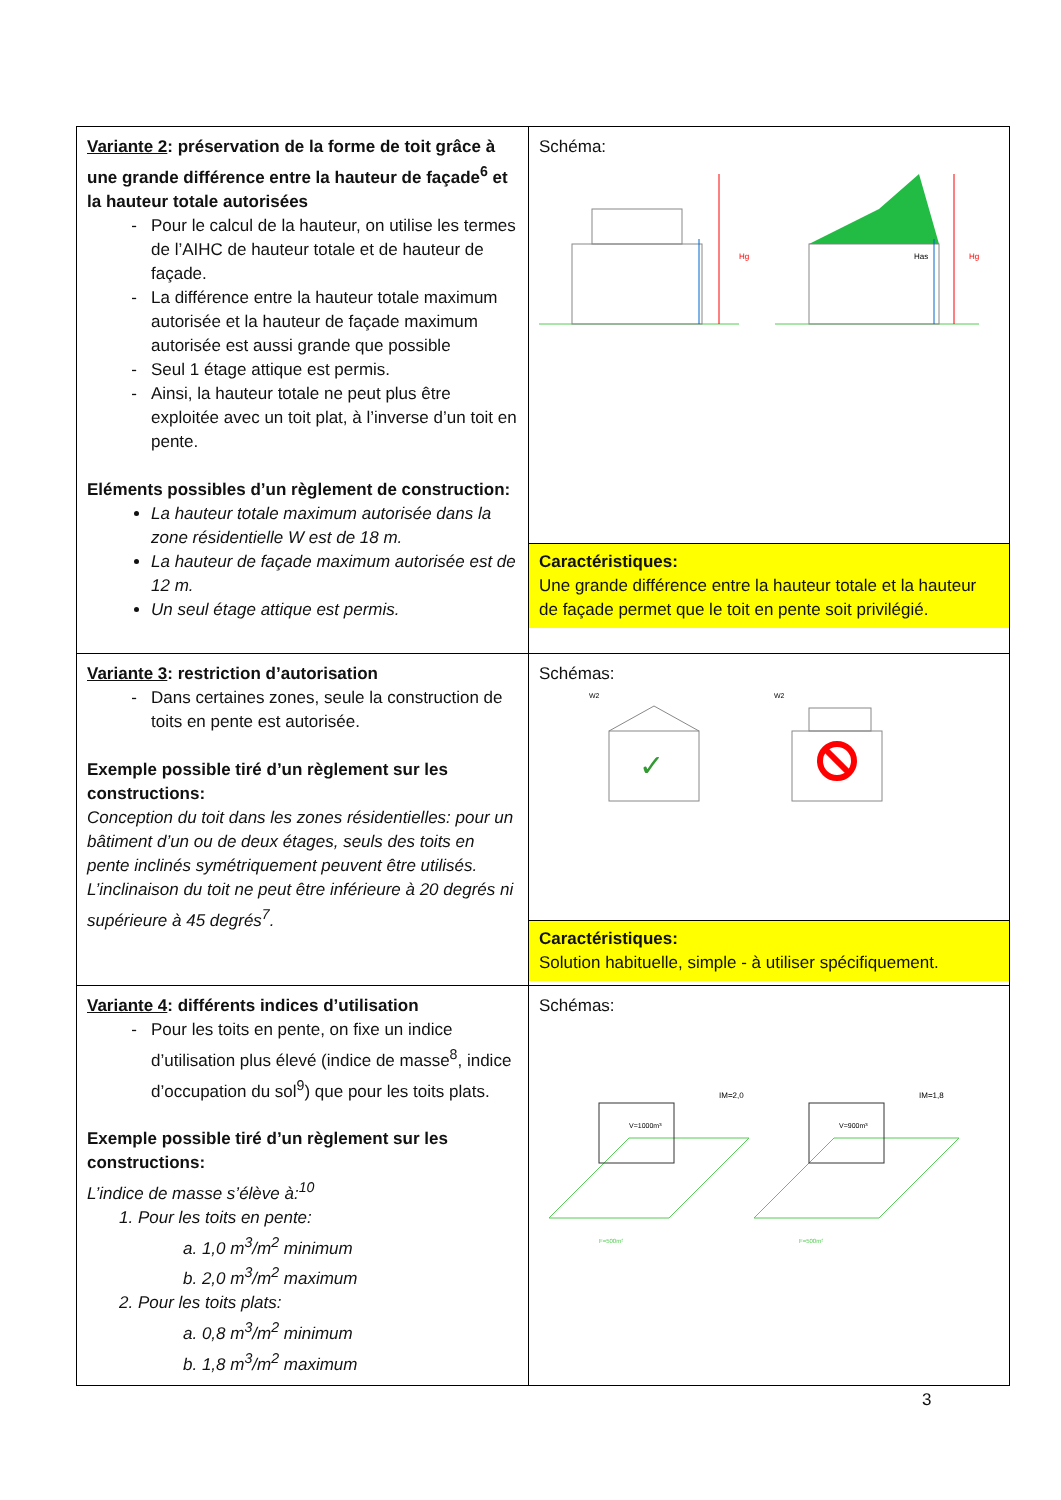| Variante 2 : préservation de la forme de toit grâce à une grande différence entre la hauteur de façade<sup>6</sup> et la hauteur totale autorisées Pour le calcul de la hauteur, on utilise les termes de l’AIHC de hauteur totale et de hauteur de façade. La différence entre la hauteur totale maximum autorisée et la hauteur de façade maximum autorisée est aussi grande que possible Seul 1 étage attique est permis. Ainsi, la hauteur totale ne peut plus être exploitée avec un toit plat, à l’inverse d’un toit en pente. Eléments possibles d’un règlement de construction: La hauteur totale maximum autorisée dans la zone résidentielle W est de 18 m. La hauteur de façade maximum autorisée est de 12 m. Un seul étage attique est permis. | Schéma: Hg Hg Has Caractéristiques: Une grande différence entre la hauteur totale et la hauteur de façade permet que le toit en pente soit privilégié. |
| Variante 3 : restriction d’autorisation Dans certaines zones, seule la construction de toits en pente est autorisée. Exemple possible tiré d’un règlement sur les constructions: Conception du toit dans les zones résidentielles: pour un bâtiment d’un ou de deux étages, seuls des toits en pente inclinés symétriquement peuvent être utilisés. L’inclinaison du toit ne peut être inférieure à 20 degrés ni supérieure à 45 degrés<sup>7</sup>. | Schémas: W2 ✓ W2 Caractéristiques: Solution habituelle, simple - à utiliser spécifiquement. |
| Variante 4 : différents indices d’utilisation Pour les toits en pente, on fixe un indice d’utilisation plus élevé (indice de masse<sup>8</sup>, indice d’occupation du sol<sup>9</sup>) que pour les toits plats. Exemple possible tiré d’un règlement sur les constructions: L’indice de masse s’élève à:<sup>10</sup> 1. Pour les toits en pente: a. 1,0 m<sup>3</sup>/m<sup>2</sup> minimum b. 2,0 m<sup>3</sup>/m<sup>2</sup> maximum 2. Pour les toits plats: a. 0,8 m<sup>3</sup>/m<sup>2</sup> minimum b. 1,8 m<sup>3</sup>/m<sup>2</sup> maximum | Schémas: V=1000m³ IM=2,0 F=500m² V=900m³ IM=1,8 F=500m² |
3